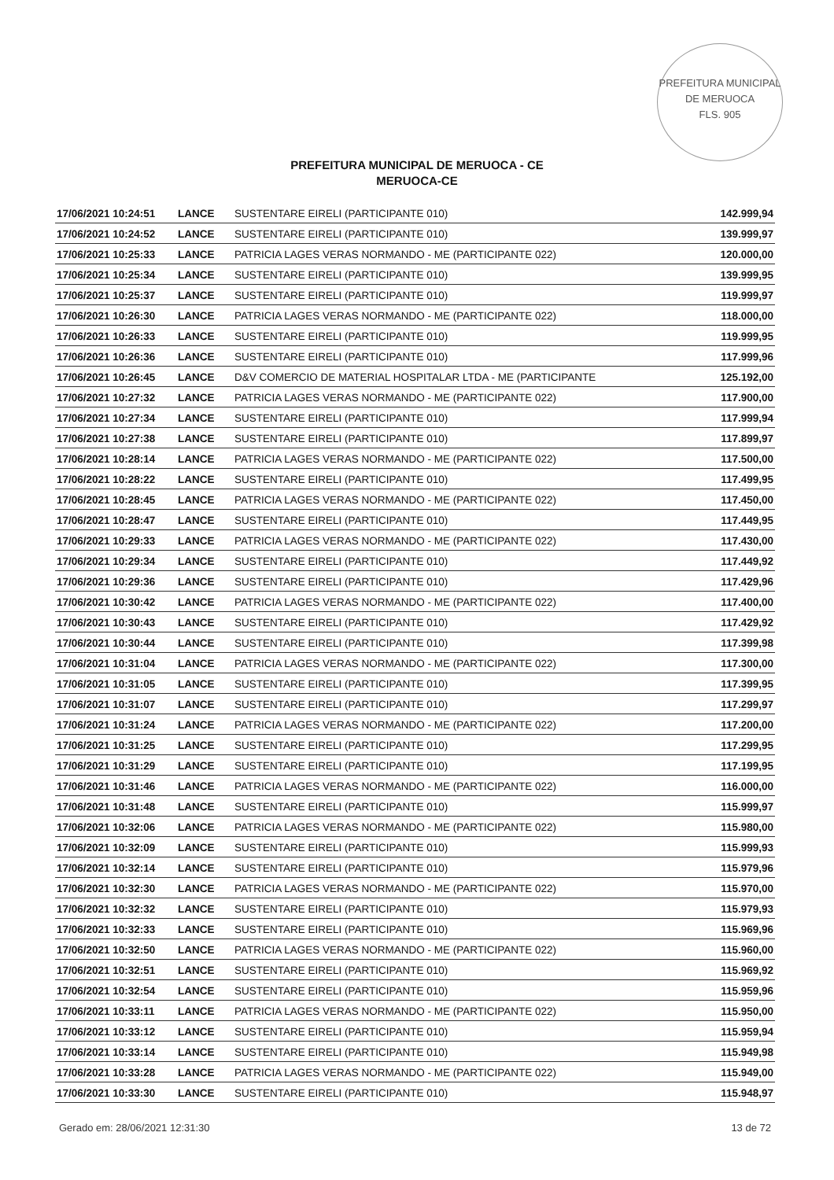PREFEITURA MUNICIPAL DE MERUOCA
FLS. 905
PREFEITURA MUNICIPAL DE MERUOCA - CE
MERUOCA-CE
| 17/06/2021 10:24:51 | LANCE | SUSTENTARE EIRELI (PARTICIPANTE 010) | 142.999,94 |
| 17/06/2021 10:24:52 | LANCE | SUSTENTARE EIRELI (PARTICIPANTE 010) | 139.999,97 |
| 17/06/2021 10:25:33 | LANCE | PATRICIA LAGES VERAS NORMANDO - ME (PARTICIPANTE 022) | 120.000,00 |
| 17/06/2021 10:25:34 | LANCE | SUSTENTARE EIRELI (PARTICIPANTE 010) | 139.999,95 |
| 17/06/2021 10:25:37 | LANCE | SUSTENTARE EIRELI (PARTICIPANTE 010) | 119.999,97 |
| 17/06/2021 10:26:30 | LANCE | PATRICIA LAGES VERAS NORMANDO - ME (PARTICIPANTE 022) | 118.000,00 |
| 17/06/2021 10:26:33 | LANCE | SUSTENTARE EIRELI (PARTICIPANTE 010) | 119.999,95 |
| 17/06/2021 10:26:36 | LANCE | SUSTENTARE EIRELI (PARTICIPANTE 010) | 117.999,96 |
| 17/06/2021 10:26:45 | LANCE | D&V COMERCIO DE MATERIAL HOSPITALAR LTDA - ME (PARTICIPANTE | 125.192,00 |
| 17/06/2021 10:27:32 | LANCE | PATRICIA LAGES VERAS NORMANDO - ME (PARTICIPANTE 022) | 117.900,00 |
| 17/06/2021 10:27:34 | LANCE | SUSTENTARE EIRELI (PARTICIPANTE 010) | 117.999,94 |
| 17/06/2021 10:27:38 | LANCE | SUSTENTARE EIRELI (PARTICIPANTE 010) | 117.899,97 |
| 17/06/2021 10:28:14 | LANCE | PATRICIA LAGES VERAS NORMANDO - ME (PARTICIPANTE 022) | 117.500,00 |
| 17/06/2021 10:28:22 | LANCE | SUSTENTARE EIRELI (PARTICIPANTE 010) | 117.499,95 |
| 17/06/2021 10:28:45 | LANCE | PATRICIA LAGES VERAS NORMANDO - ME (PARTICIPANTE 022) | 117.450,00 |
| 17/06/2021 10:28:47 | LANCE | SUSTENTARE EIRELI (PARTICIPANTE 010) | 117.449,95 |
| 17/06/2021 10:29:33 | LANCE | PATRICIA LAGES VERAS NORMANDO - ME (PARTICIPANTE 022) | 117.430,00 |
| 17/06/2021 10:29:34 | LANCE | SUSTENTARE EIRELI (PARTICIPANTE 010) | 117.449,92 |
| 17/06/2021 10:29:36 | LANCE | SUSTENTARE EIRELI (PARTICIPANTE 010) | 117.429,96 |
| 17/06/2021 10:30:42 | LANCE | PATRICIA LAGES VERAS NORMANDO - ME (PARTICIPANTE 022) | 117.400,00 |
| 17/06/2021 10:30:43 | LANCE | SUSTENTARE EIRELI (PARTICIPANTE 010) | 117.429,92 |
| 17/06/2021 10:30:44 | LANCE | SUSTENTARE EIRELI (PARTICIPANTE 010) | 117.399,98 |
| 17/06/2021 10:31:04 | LANCE | PATRICIA LAGES VERAS NORMANDO - ME (PARTICIPANTE 022) | 117.300,00 |
| 17/06/2021 10:31:05 | LANCE | SUSTENTARE EIRELI (PARTICIPANTE 010) | 117.399,95 |
| 17/06/2021 10:31:07 | LANCE | SUSTENTARE EIRELI (PARTICIPANTE 010) | 117.299,97 |
| 17/06/2021 10:31:24 | LANCE | PATRICIA LAGES VERAS NORMANDO - ME (PARTICIPANTE 022) | 117.200,00 |
| 17/06/2021 10:31:25 | LANCE | SUSTENTARE EIRELI (PARTICIPANTE 010) | 117.299,95 |
| 17/06/2021 10:31:29 | LANCE | SUSTENTARE EIRELI (PARTICIPANTE 010) | 117.199,95 |
| 17/06/2021 10:31:46 | LANCE | PATRICIA LAGES VERAS NORMANDO - ME (PARTICIPANTE 022) | 116.000,00 |
| 17/06/2021 10:31:48 | LANCE | SUSTENTARE EIRELI (PARTICIPANTE 010) | 115.999,97 |
| 17/06/2021 10:32:06 | LANCE | PATRICIA LAGES VERAS NORMANDO - ME (PARTICIPANTE 022) | 115.980,00 |
| 17/06/2021 10:32:09 | LANCE | SUSTENTARE EIRELI (PARTICIPANTE 010) | 115.999,93 |
| 17/06/2021 10:32:14 | LANCE | SUSTENTARE EIRELI (PARTICIPANTE 010) | 115.979,96 |
| 17/06/2021 10:32:30 | LANCE | PATRICIA LAGES VERAS NORMANDO - ME (PARTICIPANTE 022) | 115.970,00 |
| 17/06/2021 10:32:32 | LANCE | SUSTENTARE EIRELI (PARTICIPANTE 010) | 115.979,93 |
| 17/06/2021 10:32:33 | LANCE | SUSTENTARE EIRELI (PARTICIPANTE 010) | 115.969,96 |
| 17/06/2021 10:32:50 | LANCE | PATRICIA LAGES VERAS NORMANDO - ME (PARTICIPANTE 022) | 115.960,00 |
| 17/06/2021 10:32:51 | LANCE | SUSTENTARE EIRELI (PARTICIPANTE 010) | 115.969,92 |
| 17/06/2021 10:32:54 | LANCE | SUSTENTARE EIRELI (PARTICIPANTE 010) | 115.959,96 |
| 17/06/2021 10:33:11 | LANCE | PATRICIA LAGES VERAS NORMANDO - ME (PARTICIPANTE 022) | 115.950,00 |
| 17/06/2021 10:33:12 | LANCE | SUSTENTARE EIRELI (PARTICIPANTE 010) | 115.959,94 |
| 17/06/2021 10:33:14 | LANCE | SUSTENTARE EIRELI (PARTICIPANTE 010) | 115.949,98 |
| 17/06/2021 10:33:28 | LANCE | PATRICIA LAGES VERAS NORMANDO - ME (PARTICIPANTE 022) | 115.949,00 |
| 17/06/2021 10:33:30 | LANCE | SUSTENTARE EIRELI (PARTICIPANTE 010) | 115.948,97 |
Gerado em: 28/06/2021 12:31:30 13 de 72